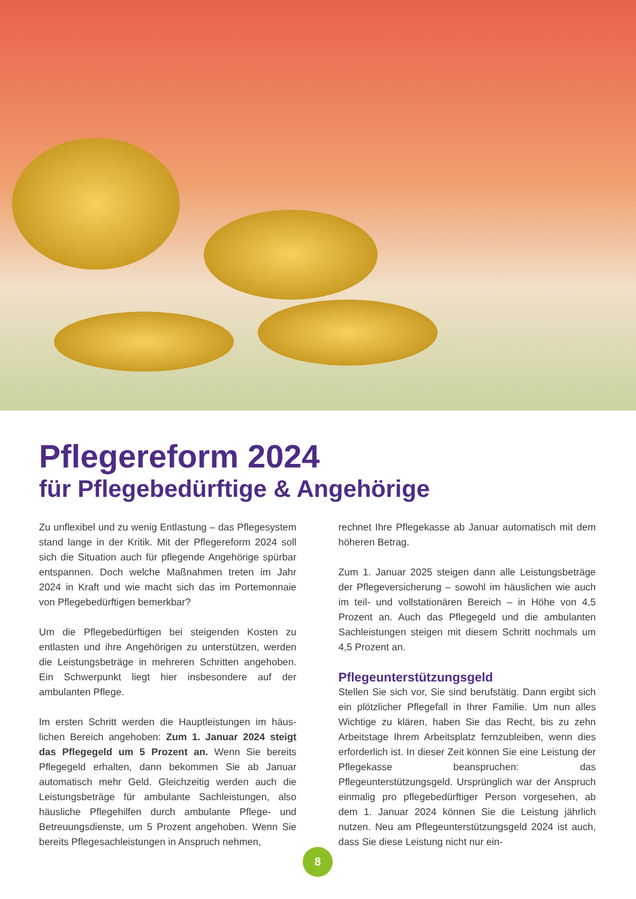Pflegereform 2024
für Pflegebedürftige & Angehörige
Zu unflexibel und zu wenig Entlastung – das Pflege­system stand lange in der Kritik. Mit der Pflegereform 2024 soll sich die Situation auch für pflegende Ange­hörige spürbar entspannen. Doch welche Maßnahmen treten im Jahr 2024 in Kraft und wie macht sich das im Portemonnaie von Pflegebedürftigen bemerkbar?
Um die Pflegebedürftigen bei steigenden Kosten zu entlasten und ihre Angehörigen zu unterstützen, wer­den die Leistungsbeträge in mehreren Schritten an­gehoben. Ein Schwerpunkt liegt hier insbesondere auf der ambulanten Pflege.
Im ersten Schritt werden die Hauptleistungen im häus­lichen Bereich angehoben: Zum 1. Januar 2024 steigt das Pflegegeld um 5 Prozent an. Wenn Sie bereits Pflegegeld erhalten, dann bekommen Sie ab Januar automatisch mehr Geld. Gleichzeitig werden auch die Leistungsbeträge für ambulante Sachleistungen, also häusliche Pflegehilfen durch ambulante Pflege- und Betreuungsdienste, um 5 Prozent angehoben. Wenn Sie bereits Pflegesachleistungen in Anspruch nehmen,
rechnet Ihre Pflegekasse ab Januar automatisch mit dem höheren Betrag.
Zum 1. Januar 2025 steigen dann alle Leistungsbeträ­ge der Pflegeversicherung – sowohl im häuslichen wie auch im teil- und vollstationären Bereich – in Höhe von 4,5 Prozent an. Auch das Pflegegeld und die ambulan­ten Sachleistungen steigen mit diesem Schritt noch­mals um 4,5 Prozent an.
Pflegeunterstützungsgeld
Stellen Sie sich vor, Sie sind berufstätig. Dann ergibt sich ein plötzlicher Pflegefall in Ihrer Familie. Um nun alles Wichtige zu klären, haben Sie das Recht, bis zu zehn Arbeitstage Ihrem Arbeitsplatz fernzubleiben, wenn dies erforderlich ist. In dieser Zeit können Sie eine Leistung der Pflegekasse beanspruchen: das Pflegeunterstützungsgeld. Ursprünglich war der An­spruch einmalig pro pflegebedürftiger Person vorge­sehen, ab dem 1. Januar 2024 können Sie die Leistung jährlich nutzen. Neu am Pflegeunterstützungsgeld 2024 ist auch, dass Sie diese Leistung nicht nur ein-
8